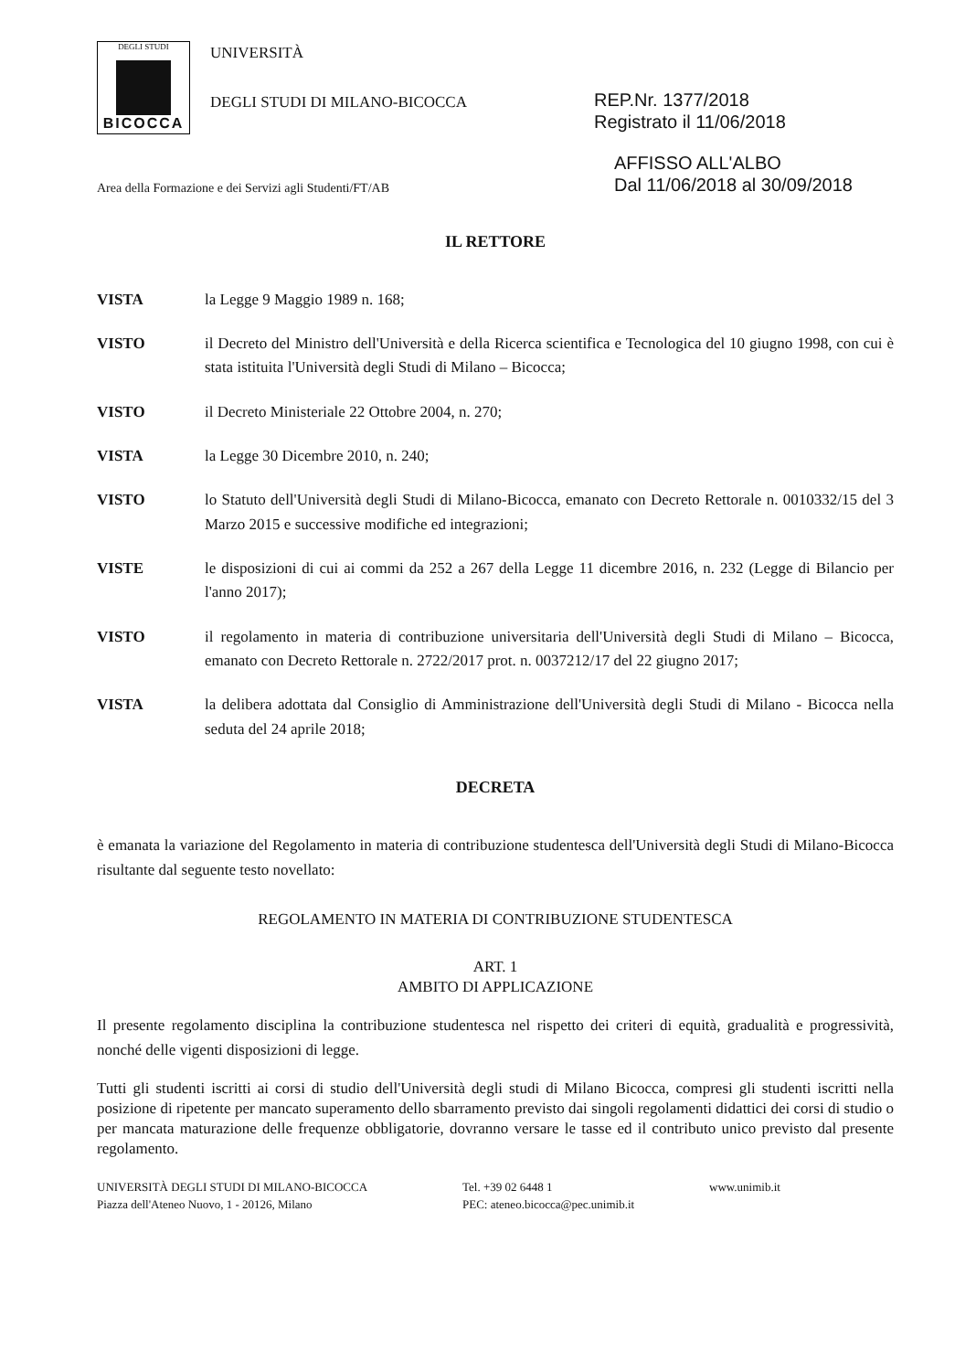DEGLI STUDI
BICOCCA
UNIVERSITÀ
DEGLI STUDI DI MILANO-BICOCCA
REP.Nr. 1377/2018
Registrato il 11/06/2018
Area della Formazione e dei Servizi agli Studenti/FT/AB
AFFISSO ALL'ALBO
Dal 11/06/2018 al 30/09/2018
IL RETTORE
VISTA la Legge 9 Maggio 1989 n. 168;
VISTO il Decreto del Ministro dell'Università e della Ricerca scientifica e Tecnologica del 10 giugno 1998, con cui è stata istituita l'Università degli Studi di Milano – Bicocca;
VISTO il Decreto Ministeriale 22 Ottobre 2004, n. 270;
VISTA la Legge 30 Dicembre 2010, n. 240;
VISTO lo Statuto dell'Università degli Studi di Milano-Bicocca, emanato con Decreto Rettorale n. 0010332/15 del 3 Marzo 2015 e successive modifiche ed integrazioni;
VISTE le disposizioni di cui ai commi da 252 a 267 della Legge 11 dicembre 2016, n. 232 (Legge di Bilancio per l'anno 2017);
VISTO il regolamento in materia di contribuzione universitaria dell'Università degli Studi di Milano – Bicocca, emanato con Decreto Rettorale n. 2722/2017 prot. n. 0037212/17 del 22 giugno 2017;
VISTA la delibera adottata dal Consiglio di Amministrazione dell'Università degli Studi di Milano - Bicocca nella seduta del 24 aprile 2018;
DECRETA
è emanata la variazione del Regolamento in materia di contribuzione studentesca dell'Università degli Studi di Milano-Bicocca risultante dal seguente testo novellato:
REGOLAMENTO IN MATERIA DI CONTRIBUZIONE STUDENTESCA
ART. 1
AMBITO DI APPLICAZIONE
Il presente regolamento disciplina la contribuzione studentesca nel rispetto dei criteri di equità, gradualità e progressività, nonché delle vigenti disposizioni di legge.
Tutti gli studenti iscritti ai corsi di studio dell'Università degli studi di Milano Bicocca, compresi gli studenti iscritti nella posizione di ripetente per mancato superamento dello sbarramento previsto dai singoli regolamenti didattici dei corsi di studio o per mancata maturazione delle frequenze obbligatorie, dovranno versare le tasse ed il contributo unico previsto dal presente regolamento.
UNIVERSITÀ DEGLI STUDI DI MILANO-BICOCCA
Piazza dell'Ateneo Nuovo, 1 - 20126, Milano
Tel. +39 02 6448 1
PEC: ateneo.bicocca@pec.unimib.it
www.unimib.it